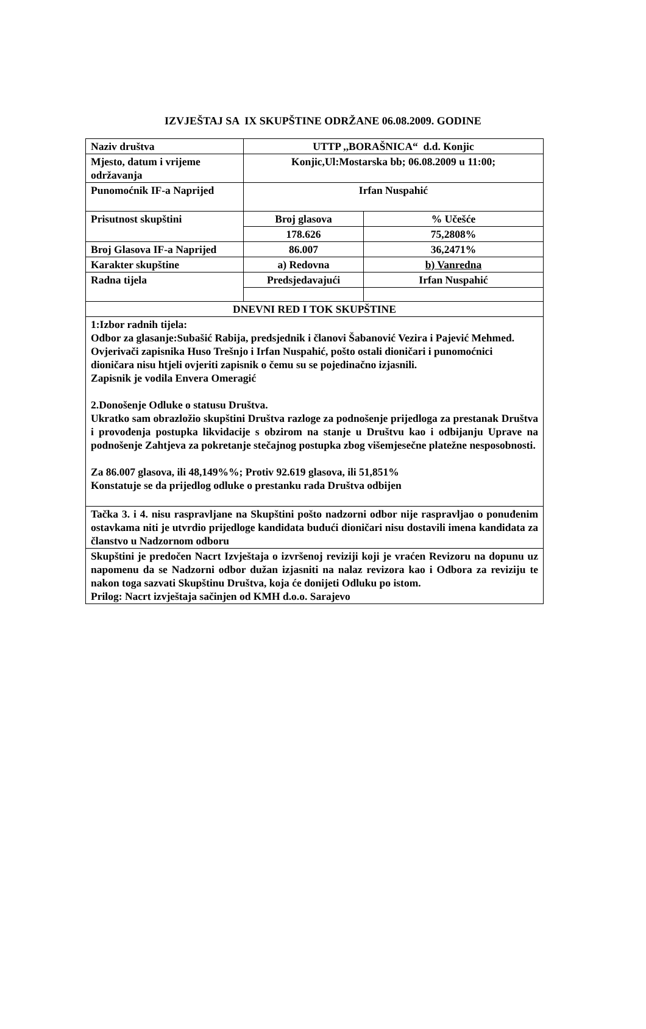IZVJEŠTAJ SA IX SKUPŠTINE ODRŽANE 06.08.2009. GODINE
| Naziv društva | UTTP ,,BORAŠNICA“ d.d. Konjic | |
| Mjesto, datum i vrijeme održavanja | Konjic,Ul:Mostarska bb; 06.08.2009 u 11:00; | |
| Punomoćnik IF-a Naprijed | Irfan Nuspahić | |
| Prisutnost skupštini | Broj glasova | % Učešće |
| | 178.626 | 75,2808% |
| Broj Glasova IF-a Naprijed | 86.007 | 36,2471% |
| Karakter skupštine | a) Redovna | b) Vanredna |
| Radna tijela | Predsjedavajući | Irfan Nuspahić |
| DNEVNI RED I TOK SKUPŠTINE | | |
| 1:Izbor radnih tijela: Odbor za glasanje:Subašić Rabija, predsjednik i članovi Šabanović Vezira i Pajević Mehmed. Ovjerivači zapisnika Huso Trešnjo i Irfan Nuspahić, pošto ostali dioničari i punomoćnici dioničara nisu htjeli ovjeriti zapisnik o čemu su se pojedinačno izjasnili. Zapisnik je vodila Envera Omeragić 2.Donošenje Odluke o statusu Društva. Ukratko sam obrazložio skupštini Društva razloge za podnošenje prijedloga za prestanak Društva i provođenja postupka likvidacije s obzirom na stanje u Društvu kao i odbijanju Uprave na podnošenje Zahtjeva za pokretanje stečajnog postupka zbog višemjesečne platežne nesposobnosti. Za 86.007 glasova, ili 48,149%%; Protiv 92.619 glasova, ili 51,851% Konstatuje se da prijedlog odluke o prestanku rada Društva odbijen | | |
| Tačka 3. i 4. nisu raspravljane na Skupštini pošto nadzorni odbor nije raspravljao o ponuđenim ostavkama niti je utvrdio prijedloge kandidata budući dioničari nisu dostavili imena kandidata za članstvo u Nadzornom odboru | | |
| Skupštini je predočen Nacrt Izvještaja o izvršenoj reviziji koji je vraćen Revizoru na dopunu uz napomenu da se Nadzorni odbor dužan izjasniti na nalaz revizora kao i Odbora za reviziju te nakon toga sazvati Skupštinu Društva, koja će donijeti Odluku po istom. Prilog: Nacrt izvještaja sačinjen od KMH d.o.o. Sarajevo | | |